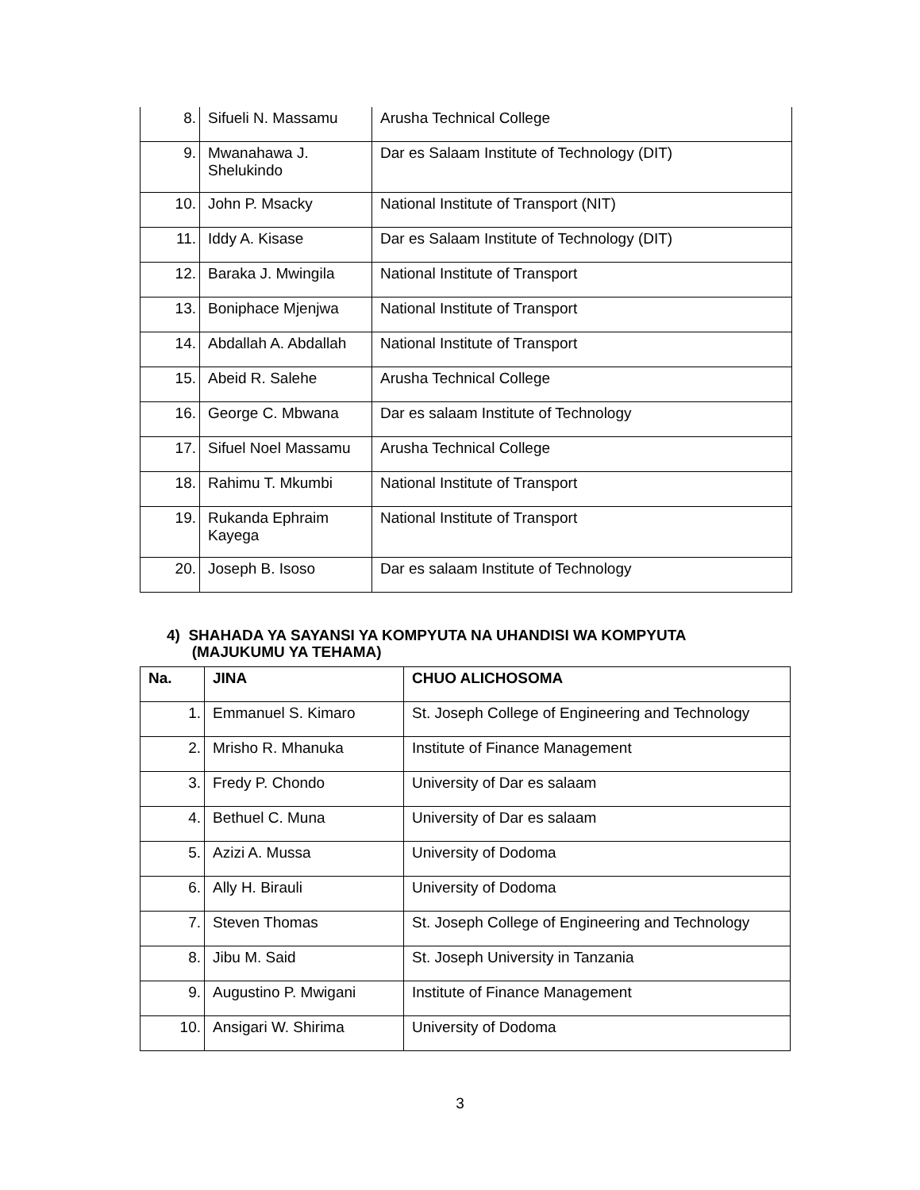| 8. | Sifueli N. Massamu | Arusha Technical College |
| 9. | Mwanahawa J. Shelukindo | Dar es Salaam Institute of Technology (DIT) |
| 10. | John P. Msacky | National Institute of Transport (NIT) |
| 11. | Iddy A. Kisase | Dar es Salaam Institute of Technology (DIT) |
| 12. | Baraka J. Mwingila | National Institute of Transport |
| 13. | Boniphace Mjenjwa | National Institute of Transport |
| 14. | Abdallah A. Abdallah | National Institute of Transport |
| 15. | Abeid R. Salehe | Arusha Technical College |
| 16. | George C. Mbwana | Dar es salaam Institute of Technology |
| 17. | Sifuel Noel Massamu | Arusha Technical College |
| 18. | Rahimu T. Mkumbi | National Institute of Transport |
| 19. | Rukanda Ephraim Kayega | National Institute of Transport |
| 20. | Joseph B. Isoso | Dar es salaam Institute of Technology |
4) SHAHADA YA SAYANSI YA KOMPYUTA NA UHANDISI WA KOMPYUTA
(MAJUKUMU YA TEHAMA)
| Na. | JINA | CHUO ALICHOSOMA |
| --- | --- | --- |
| 1. | Emmanuel S. Kimaro | St. Joseph College of Engineering and Technology |
| 2. | Mrisho R. Mhanuka | Institute of Finance Management |
| 3. | Fredy P. Chondo | University of Dar es salaam |
| 4. | Bethuel C. Muna | University of Dar es salaam |
| 5. | Azizi A. Mussa | University of Dodoma |
| 6. | Ally H. Birauli | University of Dodoma |
| 7. | Steven Thomas | St. Joseph College of Engineering and Technology |
| 8. | Jibu M. Said | St. Joseph University in Tanzania |
| 9. | Augustino P. Mwigani | Institute of Finance Management |
| 10. | Ansigari W. Shirima | University of Dodoma |
3